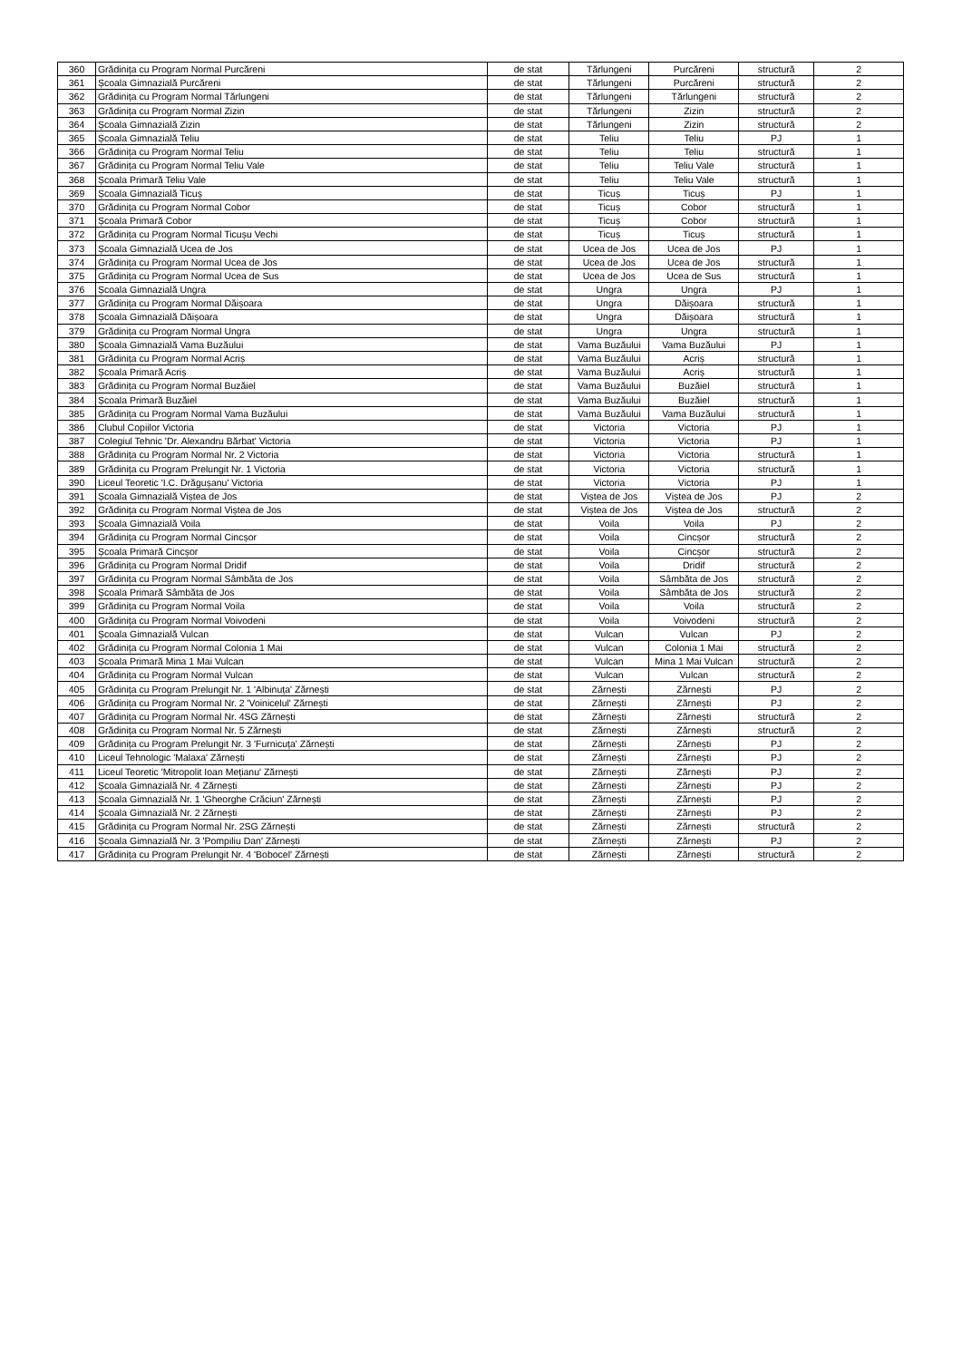| 360 | Grădinița cu Program Normal Purcăreni | de stat | Tărlungeni | Purcăreni | structură | 2 |
| 361 | Școala Gimnazială Purcăreni | de stat | Tărlungeni | Purcăreni | structură | 2 |
| 362 | Grădinița cu Program Normal Tărlungeni | de stat | Tărlungeni | Tărlungeni | structură | 2 |
| 363 | Grădinița cu Program Normal Zizin | de stat | Tărlungeni | Zizin | structură | 2 |
| 364 | Școala Gimnazială Zizin | de stat | Tărlungeni | Zizin | structură | 2 |
| 365 | Școala Gimnazială Teliu | de stat | Teliu | Teliu | PJ | 1 |
| 366 | Grădinița cu Program Normal Teliu | de stat | Teliu | Teliu | structură | 1 |
| 367 | Grădinița cu Program Normal Teliu Vale | de stat | Teliu | Teliu Vale | structură | 1 |
| 368 | Școala Primară Teliu Vale | de stat | Teliu | Teliu Vale | structură | 1 |
| 369 | Școala Gimnazială Ticuș | de stat | Ticuș | Ticuș | PJ | 1 |
| 370 | Grădinița cu Program Normal Cobor | de stat | Ticuș | Cobor | structură | 1 |
| 371 | Școala Primară Cobor | de stat | Ticuș | Cobor | structură | 1 |
| 372 | Grădinița cu Program Normal Ticușu Vechi | de stat | Ticuș | Ticuș | structură | 1 |
| 373 | Școala Gimnazială Ucea de Jos | de stat | Ucea de Jos | Ucea de Jos | PJ | 1 |
| 374 | Grădinița cu Program Normal Ucea de Jos | de stat | Ucea de Jos | Ucea de Jos | structură | 1 |
| 375 | Grădinița cu Program Normal Ucea de Sus | de stat | Ucea de Jos | Ucea de Sus | structură | 1 |
| 376 | Școala Gimnazială Ungra | de stat | Ungra | Ungra | PJ | 1 |
| 377 | Grădinița cu Program Normal Dăișoara | de stat | Ungra | Dăișoara | structură | 1 |
| 378 | Școala Gimnazială Dăișoara | de stat | Ungra | Dăișoara | structură | 1 |
| 379 | Grădinița cu Program Normal Ungra | de stat | Ungra | Ungra | structură | 1 |
| 380 | Școala Gimnazială Vama Buzăului | de stat | Vama Buzăului | Vama Buzăului | PJ | 1 |
| 381 | Grădinița cu Program Normal Acriș | de stat | Vama Buzăului | Acriș | structură | 1 |
| 382 | Școala Primară Acriș | de stat | Vama Buzăului | Acriș | structură | 1 |
| 383 | Grădinița cu Program Normal Buzăiel | de stat | Vama Buzăului | Buzăiel | structură | 1 |
| 384 | Școala Primară Buzăiel | de stat | Vama Buzăului | Buzăiel | structură | 1 |
| 385 | Grădinița cu Program Normal Vama Buzăului | de stat | Vama Buzăului | Vama Buzăului | structură | 1 |
| 386 | Clubul Copiilor Victoria | de stat | Victoria | Victoria | PJ | 1 |
| 387 | Colegiul Tehnic 'Dr. Alexandru Bărbat' Victoria | de stat | Victoria | Victoria | PJ | 1 |
| 388 | Grădinița cu Program Normal Nr. 2 Victoria | de stat | Victoria | Victoria | structură | 1 |
| 389 | Grădinița cu Program Prelungit Nr. 1 Victoria | de stat | Victoria | Victoria | structură | 1 |
| 390 | Liceul Teoretic 'I.C. Drăgușanu' Victoria | de stat | Victoria | Victoria | PJ | 1 |
| 391 | Școala Gimnazială Viștea de Jos | de stat | Viștea de Jos | Viștea de Jos | PJ | 2 |
| 392 | Grădinița cu Program Normal Viștea de Jos | de stat | Viștea de Jos | Viștea de Jos | structură | 2 |
| 393 | Școala Gimnazială Voila | de stat | Voila | Voila | PJ | 2 |
| 394 | Grădinița cu Program Normal Cincșor | de stat | Voila | Cincșor | structură | 2 |
| 395 | Școala Primară Cincșor | de stat | Voila | Cincșor | structură | 2 |
| 396 | Grădinița cu Program Normal Dridif | de stat | Voila | Dridif | structură | 2 |
| 397 | Grădinița cu Program Normal Sâmbăta de Jos | de stat | Voila | Sâmbăta de Jos | structură | 2 |
| 398 | Școala Primară Sâmbăta de Jos | de stat | Voila | Sâmbăta de Jos | structură | 2 |
| 399 | Grădinița cu Program Normal Voila | de stat | Voila | Voila | structură | 2 |
| 400 | Grădinița cu Program Normal Voivodeni | de stat | Voila | Voivodeni | structură | 2 |
| 401 | Școala Gimnazială Vulcan | de stat | Vulcan | Vulcan | PJ | 2 |
| 402 | Grădinița cu Program Normal Colonia 1 Mai | de stat | Vulcan | Colonia 1 Mai | structură | 2 |
| 403 | Școala Primară Mina 1 Mai Vulcan | de stat | Vulcan | Mina 1 Mai Vulcan | structură | 2 |
| 404 | Grădinița cu Program Normal Vulcan | de stat | Vulcan | Vulcan | structură | 2 |
| 405 | Grădinița cu Program Prelungit Nr. 1 'Albinuța' Zărnești | de stat | Zărnești | Zărnești | PJ | 2 |
| 406 | Grădinița cu Program Normal Nr. 2 'Voinicelul' Zărnești | de stat | Zărnești | Zărnești | PJ | 2 |
| 407 | Grădinița cu Program Normal Nr. 4SG Zărnești | de stat | Zărnești | Zărnești | structură | 2 |
| 408 | Grădinița cu Program Normal Nr. 5 Zărnești | de stat | Zărnești | Zărnești | structură | 2 |
| 409 | Grădinița cu Program Prelungit Nr. 3 'Furnicuța' Zărnești | de stat | Zărnești | Zărnești | PJ | 2 |
| 410 | Liceul Tehnologic 'Malaxa' Zărnești | de stat | Zărnești | Zărnești | PJ | 2 |
| 411 | Liceul Teoretic 'Mitropolit Ioan Mețianu' Zărnești | de stat | Zărnești | Zărnești | PJ | 2 |
| 412 | Școala Gimnazială Nr. 4 Zărnești | de stat | Zărnești | Zărnești | PJ | 2 |
| 413 | Școala Gimnazială Nr. 1 'Gheorghe Crăciun' Zărnești | de stat | Zărnești | Zărnești | PJ | 2 |
| 414 | Școala Gimnazială Nr. 2 Zărnești | de stat | Zărnești | Zărnești | PJ | 2 |
| 415 | Grădinița cu Program Normal Nr. 2SG Zărnești | de stat | Zărnești | Zărnești | structură | 2 |
| 416 | Școala Gimnazială Nr. 3 'Pompiliu Dan' Zărnești | de stat | Zărnești | Zărnești | PJ | 2 |
| 417 | Grădinița cu Program Prelungit Nr. 4 'Bobocel' Zărnești | de stat | Zărnești | Zărnești | structură | 2 |